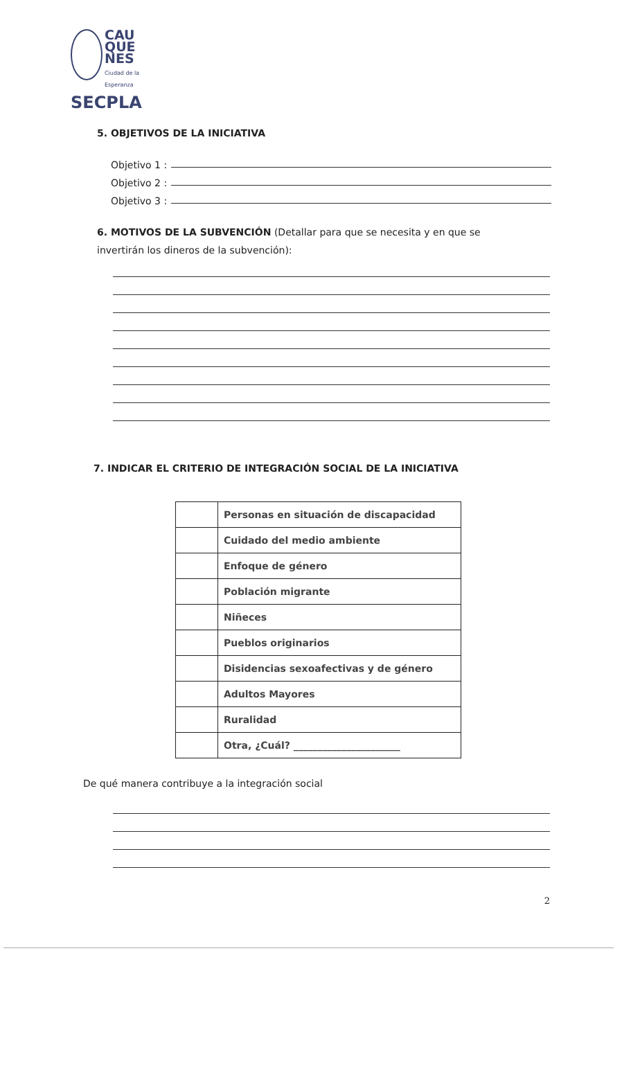CAU
QUE
NES
Ciudad de la
Esperanza
SECPLA
5. OBJETIVOS DE LA INICIATIVA
Objetivo 1 :
Objetivo 2 :
Objetivo 3 :
6. MOTIVOS DE LA SUBVENCIÓN (Detallar para que se necesita y en que se invertirán los dineros de la subvención):
7. INDICAR EL CRITERIO DE INTEGRACIÓN SOCIAL DE LA INICIATIVA
| | Personas en situación de discapacidad |
| | Cuidado del medio ambiente |
| | Enfoque de género |
| | Población migrante |
| | Niñeces |
| | Pueblos originarios |
| | Disidencias sexoafectivas y de género |
| | Adultos Mayores |
| | Ruralidad |
| | Otra, ¿Cuál? ______________________ |
De qué manera contribuye a la integración social
2